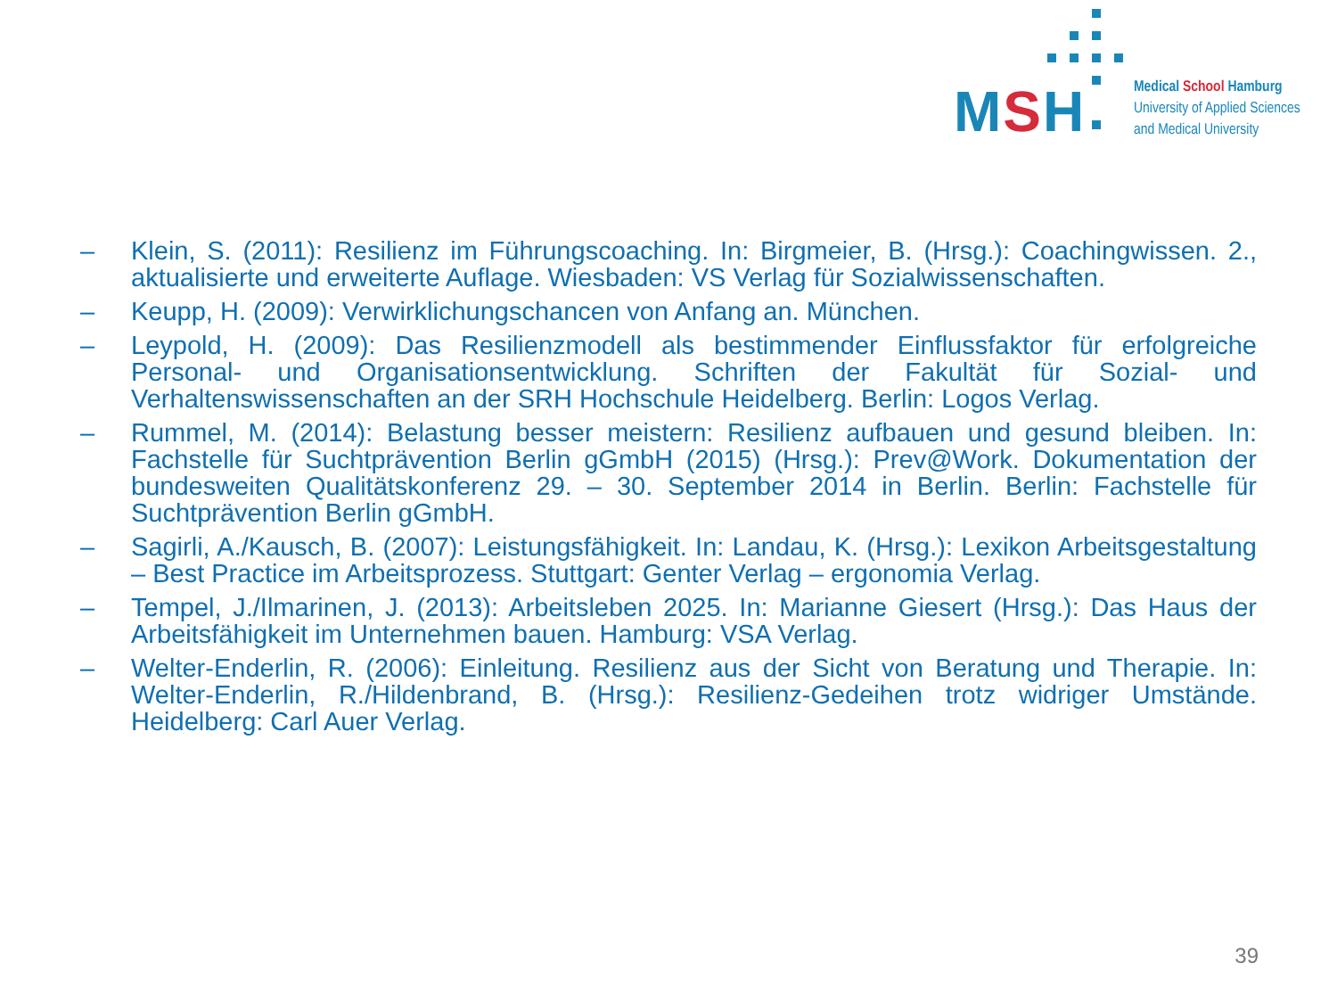MSH
Medical School Hamburg
University of Applied Sciences
and Medical University
– Klein, S. (2011): Resilienz im Führungscoaching. In: Birgmeier, B. (Hrsg.): Coachingwissen. 2., aktualisierte und erweiterte Auflage. Wiesbaden: VS Verlag für Sozialwissenschaften.
– Keupp, H. (2009): Verwirklichungschancen von Anfang an. München.
– Leypold, H. (2009): Das Resilienzmodell als bestimmender Einflussfaktor für erfolgreiche Personal- und Organisationsentwicklung. Schriften der Fakultät für Sozial- und Verhaltenswissenschaften an der SRH Hochschule Heidelberg. Berlin: Logos Verlag.
– Rummel, M. (2014): Belastung besser meistern: Resilienz aufbauen und gesund bleiben. In: Fachstelle für Suchtprävention Berlin gGmbH (2015) (Hrsg.): Prev@Work. Dokumentation der bundesweiten Qualitätskonferenz 29. – 30. September 2014 in Berlin. Berlin: Fachstelle für Suchtprävention Berlin gGmbH.
– Sagirli, A./Kausch, B. (2007): Leistungsfähigkeit. In: Landau, K. (Hrsg.): Lexikon Arbeitsgestaltung – Best Practice im Arbeitsprozess. Stuttgart: Genter Verlag – ergonomia Verlag.
– Tempel, J./Ilmarinen, J. (2013): Arbeitsleben 2025. In: Marianne Giesert (Hrsg.): Das Haus der Arbeitsfähigkeit im Unternehmen bauen. Hamburg: VSA Verlag.
– Welter-Enderlin, R. (2006): Einleitung. Resilienz aus der Sicht von Beratung und Therapie. In: Welter-Enderlin, R./Hildenbrand, B. (Hrsg.): Resilienz-Gedeihen trotz widriger Umstände. Heidelberg: Carl Auer Verlag.
39